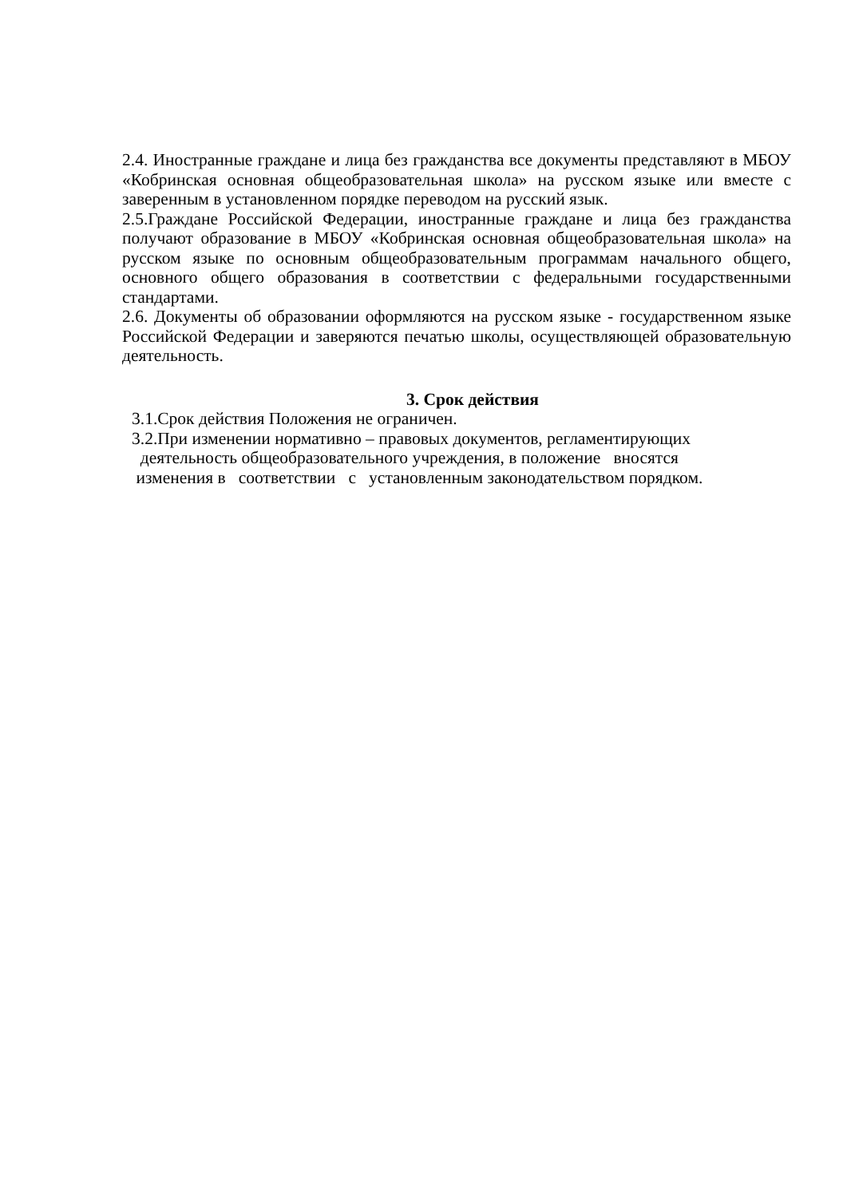2.4. Иностранные граждане и лица без гражданства все документы представляют в МБОУ «Кобринская основная общеобразовательная школа» на русском языке или вместе с заверенным в установленном порядке переводом на русский язык.
2.5.Граждане Российской Федерации, иностранные граждане и лица без гражданства получают образование в МБОУ «Кобринская основная общеобразовательная школа» на русском языке по основным общеобразовательным программам начального общего, основного общего образования в соответствии с федеральными государственными стандартами.
2.6. Документы об образовании оформляются на русском языке - государственном языке Российской Федерации и заверяются печатью школы, осуществляющей образовательную деятельность.
3. Срок действия
3.1.Срок действия Положения не ограничен.
3.2.При изменении нормативно – правовых документов, регламентирующих
деятельность общеобразовательного учреждения, в положение вносятся
изменения в соответствии с установленным законодательством порядком.